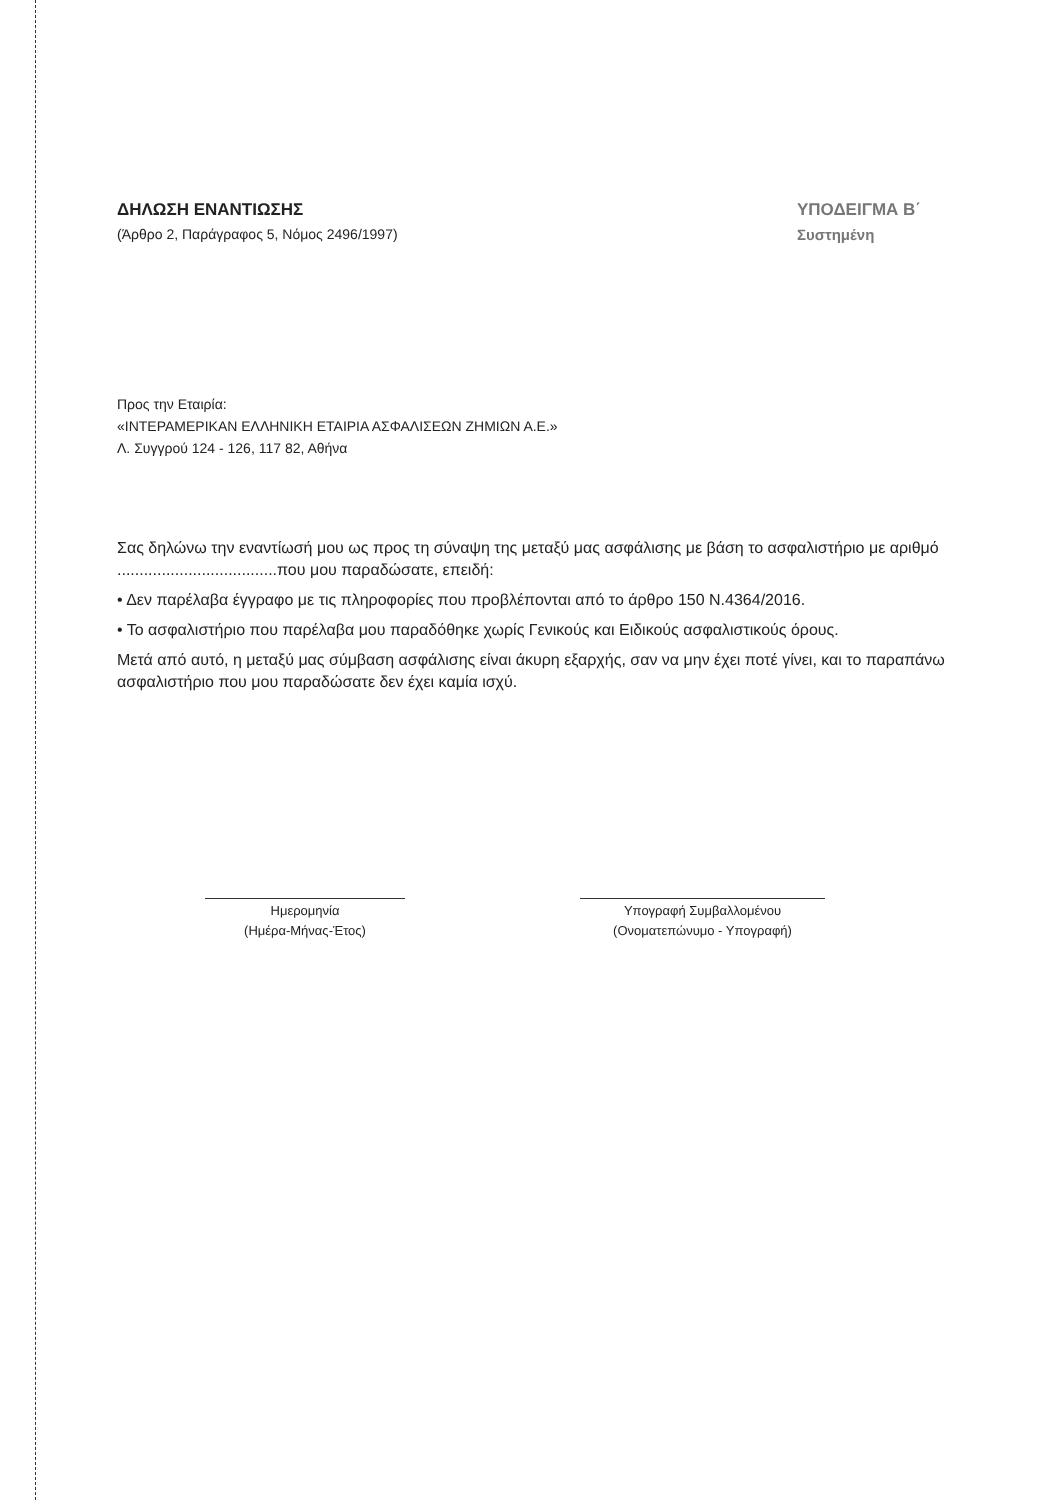ΔΗΛΩΣΗ ΕΝΑΝΤΙΩΣΗΣ
(Άρθρο 2, Παράγραφος 5, Νόμος 2496/1997)
ΥΠΟΔΕΙΓΜΑ Β΄
Συστημένη
Προς την Εταιρία:
«ΙΝΤΕΡΑΜΕΡΙΚΑΝ ΕΛΛΗΝΙΚΗ ΕΤΑΙΡΙΑ ΑΣΦΑΛΙΣΕΩΝ ΖΗΜΙΩΝ Α.Ε.»
Λ. Συγγρού 124 - 126, 117 82, Αθήνα
Σας δηλώνω την εναντίωσή μου ως προς τη σύναψη της μεταξύ μας ασφάλισης με βάση το ασφαλιστήριο με αριθμό ....................................που μου παραδώσατε, επειδή:
• Δεν παρέλαβα έγγραφο με τις πληροφορίες που προβλέπονται από το άρθρο 150 Ν.4364/2016.
• Το ασφαλιστήριο που παρέλαβα μου παραδόθηκε χωρίς Γενικούς και Ειδικούς ασφαλιστικούς όρους.
Μετά από αυτό, η μεταξύ μας σύμβαση ασφάλισης είναι άκυρη εξαρχής, σαν να μην έχει ποτέ γίνει, και το παραπάνω ασφαλιστήριο που μου παραδώσατε δεν έχει καμία ισχύ.
Ημερομηνία
(Ημέρα-Μήνας-Έτος)
Υπογραφή Συμβαλλομένου
(Ονοματεπώνυμο - Υπογραφή)